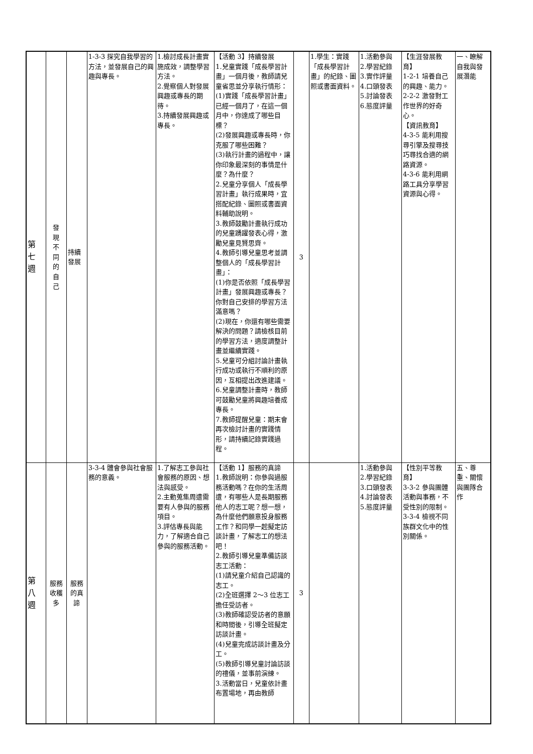| 第 七 週 | 發 現 不 同 的 自 己 | 持續 發展 | 1-3-3 探究自我學習的方法，並發展自己的興趣與專長。 | 1.檢討成長計畫實施成效，調整學習方法。 2.覺察個人對發展興趣或專長的期待。 3.持續發展興趣或專長。 | 【活動 3】持續發展 1.兒童實踐「成長學習計畫」一個月後，教師請兒童省思並分享執行情形： (1)實踐「成長學習計畫」已經一個月了，在這一個月中，你達成了哪些目標？ (2)發展興趣或專長時，你克服了哪些困難？ (3)執行計畫的過程中，讓你印象最深刻的事情是什麼？為什麼？ 2.兒童分享個人「成長學習計畫」執行成果時，宜搭配紀錄、圖照或書面資料輔助說明。 3.教師鼓勵計畫執行成功的兒童踴躍發表心得，激勵兒童見賢思齊。 4.教師引導兒童思考並調整個人的「成長學習計畫」： (1)你是否依照「成長學習計畫」發展興趣或專長？你對自己安排的學習方法滿意嗎？ (2)現在，你還有哪些需要解決的問題？請檢核目前的學習方法，適度調整計畫並繼續實踐。 5.兒童可分組討論計畫執行成功或執行不順利的原因，互相提出改進建議。 6.兒童調整計畫時，教師可鼓勵兒童將興趣培養成專長。 7.教師提醒兒童：期末會再次檢討計畫的實踐情形，請持續記錄實踐過程。 | 3 | 1.學生：實踐「成長學習計畫」的紀錄、圖照或書面資料。 | 1.活動參與 2.學習紀錄 3.實作評量 4.口頭發表 5.討論發表 6.態度評量 | 【生涯發展教育】 1-2-1 培養自己的興趣、能力。 2-2-2 激發對工作世界的好奇心。 【資訊教育】 4-3-5 能利用搜尋引擎及搜尋技巧尋找合適的網路資源。 4-3-6 能利用網路工具分享學習資源與心得。 | 一、瞭解自我與發展潛能 |
| 第 八 週 | 服務 收穫 多 | 服務 的真 諦 | 3-3-4 體會參與社會服務的意義。 | 1.了解志工參與社會服務的原因、想法與感受。 2.主動蒐集周遭需要有人參與的服務項目。 3.評估專長與能力，了解適合自己參與的服務活動。 | 【活動 1】服務的真諦 1.教師說明：你參與過服務活動嗎？在你的生活周遭，有哪些人是長期服務他人的志工呢？想一想，為什麼他們願意投身服務工作？和同學一起擬定訪談計畫，了解志工的想法吧！ 2.教師引導兒童準備訪談志工活動： (1)請兒童介紹自己認識的志工。 (2)全班選擇 2～3 位志工擔任受訪者。 (3)教師確認受訪者的意願和時間後，引導全班擬定訪談計畫。 (4)兒童完成訪談計畫及分工。 (5)教師引導兒童討論訪談的禮儀，並事前演練。 3.活動當日，兒童依計畫布置場地，再由教師 | 3 | | 1.活動參與 2.學習紀錄 3.口頭發表 4.討論發表 5.態度評量 | 【性別平等教育】 3-3-2 參與團體活動與事務，不受性別的限制。 3-3-4 檢視不同族群文化中的性別關係。 | 五、尊重、關懷與團隊合作 |